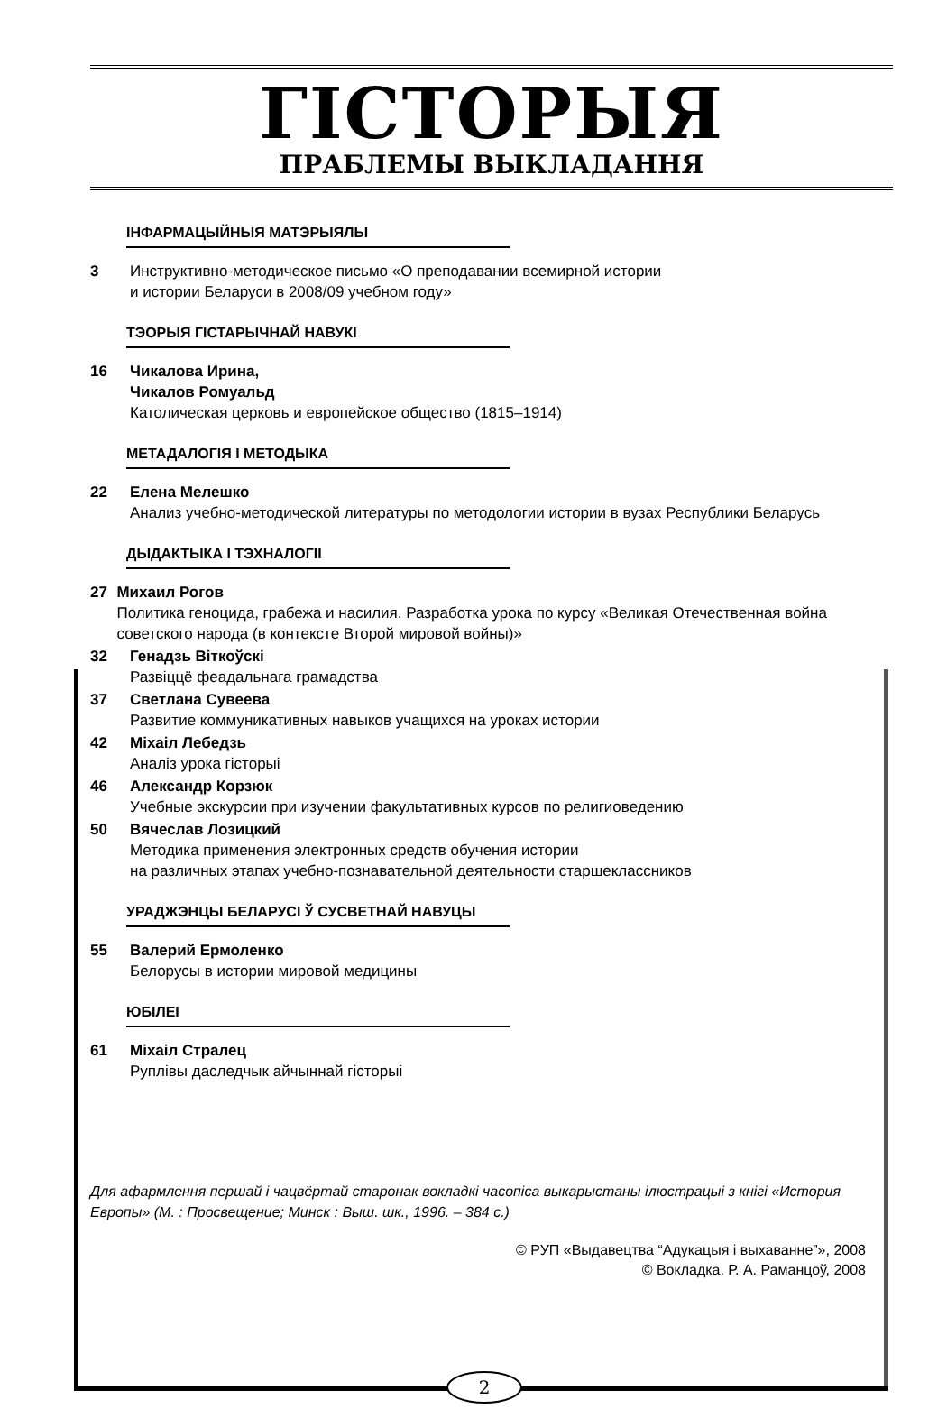ГІСТОРЫЯ
ПРАБЛЕМЫ ВЫКЛАДАННЯ
ІНФАРМАЦЫЙНЫЯ МАТЭРЫЯЛЫ
3 Инструктивно-методическое письмо «О преподавании всемирной истории
и истории Беларуси в 2008/09 учебном году»
ТЭОРЫЯ ГІСТАРЫЧНАЙ НАВУКІ
16 Чикалова Ирина,
Чикалов Ромуальд
Католическая церковь и европейское общество (1815–1914)
МЕТАДАЛОГІЯ І МЕТОДЫКА
22 Елена Мелешко
Анализ учебно-методической литературы по методологии истории в вузах Республики Беларусь
ДЫДАКТЫКА І ТЭХНАЛОГІІ
27 Михаил Рогов
Политика геноцида, грабежа и насилия. Разработка урока по курсу «Великая Отечественная война советского народа (в контексте Второй мировой войны)»
32 Генадзь Віткоўскі
Развіццё феадальнага грамадства
37 Светлана Сувеева
Развитие коммуникативных навыков учащихся на уроках истории
42 Міхаіл Лебедзь
Аналіз урока гісторыі
46 Александр Корзюк
Учебные экскурсии при изучении факультативных курсов по религиоведению
50 Вячеслав Лозицкий
Методика применения электронных средств обучения истории
на различных этапах учебно-познавательной деятельности старшеклассников
УРАДЖЭНЦЫ БЕЛАРУСІ Ў СУСВЕТНАЙ НАВУЦЫ
55 Валерий Ермоленко
Белорусы в истории мировой медицины
ЮБІЛЕІ
61 Міхаіл Стралец
Руплівы даследчык айчыннай гісторыі
Для афармлення першай і чацвёртай старонак вокладкі часопіса выкарыстаны ілюстрацыі з кнігі «История Европы» (М. : Просвещение; Минск : Выш. шк., 1996. – 384 с.)
© РУП «Выдавецтва “Адукацыя і выхаванне”», 2008
© Вокладка. Р. А. Раманцоў, 2008
2